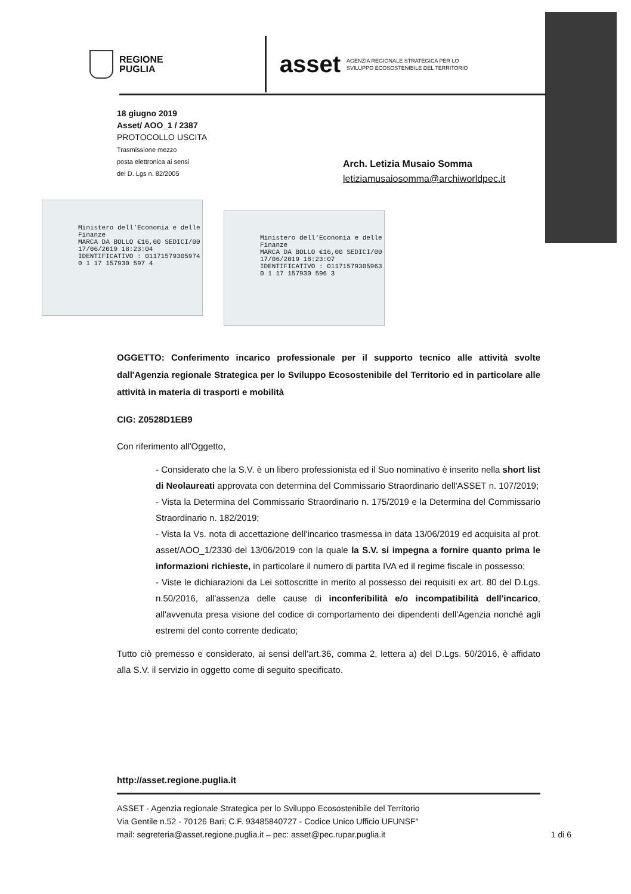REGIONE
PUGLIA
asset
AGENZIA REGIONALE STRATEGICA PER LO
SVILUPPO ECOSOSTENIBILE DEL TERRITORIO
18 giugno 2019
Asset/ AOO_1 / 2387
PROTOCOLLO USCITA
Trasmissione mezzo
posta elettronica ai sensi
del D. Lgs n. 82/2005
Arch. Letizia Musaio Somma
letiziamusaiosomma@archiworldpec.it
Ministero dell'Economia e delle Finanze
MARCA DA BOLLO €16,00 SEDICI/00
17/06/2019 18:23:04
IDENTIFICATIVO : 01171579305974
0 1 17 157930 597 4
Ministero dell'Economia e delle Finanze
MARCA DA BOLLO €16,00 SEDICI/00
17/06/2019 18:23:07
IDENTIFICATIVO : 01171579305963
0 1 17 157930 596 3
OGGETTO: Conferimento incarico professionale per il supporto tecnico alle attività svolte dall'Agenzia regionale Strategica per lo Sviluppo Ecosostenibile del Territorio ed in particolare alle attività in materia di trasporti e mobilità
CIG: Z0528D1EB9
Con riferimento all'Oggetto,
- Considerato che la S.V. è un libero professionista ed il Suo nominativo è inserito nella short list di Neolaureati approvata con determina del Commissario Straordinario dell'ASSET n. 107/2019;
- Vista la Determina del Commissario Straordinario n. 175/2019 e la Determina del Commissario Straordinario n. 182/2019;
- Vista la Vs. nota di accettazione dell'incarico trasmessa in data 13/06/2019 ed acquisita al prot. asset/AOO_1/2330 del 13/06/2019 con la quale la S.V. si impegna a fornire quanto prima le informazioni richieste, in particolare il numero di partita IVA ed il regime fiscale in possesso;
- Viste le dichiarazioni da Lei sottoscritte in merito al possesso dei requisiti ex art. 80 del D.Lgs. n.50/2016, all'assenza delle cause di inconferibilità e/o incompatibilità dell'incarico, all'avvenuta presa visione del codice di comportamento dei dipendenti dell'Agenzia nonché agli estremi del conto corrente dedicato;
Tutto ciò premesso e considerato, ai sensi dell'art.36, comma 2, lettera a) del D.Lgs. 50/2016, è affidato alla S.V. il servizio in oggetto come di seguito specificato.
http://asset.regione.puglia.it
ASSET - Agenzia regionale Strategica per lo Sviluppo Ecosostenibile del Territorio
Via Gentile n.52 - 70126 Bari; C.F. 93485840727 - Codice Unico Ufficio UFUNSF"
mail: segreteria@asset.regione.puglia.it – pec: asset@pec.rupar.puglia.it 1 di 6